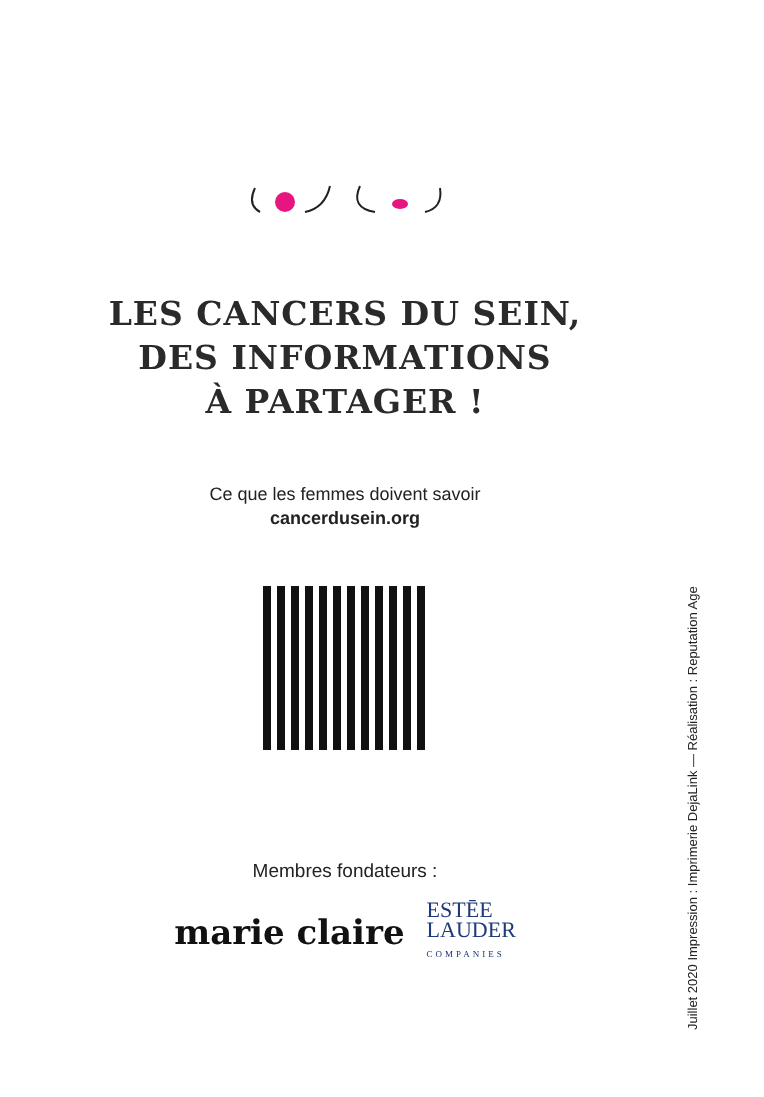LES CANCERS DU SEIN,
DES INFORMATIONS
À PARTAGER !
Ce que les femmes doivent savoir
cancerdusein.org
Membres fondateurs :
marie claire ESTĒE
LAUDER
COMPANIES
Juillet 2020 Impression : Imprimerie DejaLink — Réalisation : Reputation Age